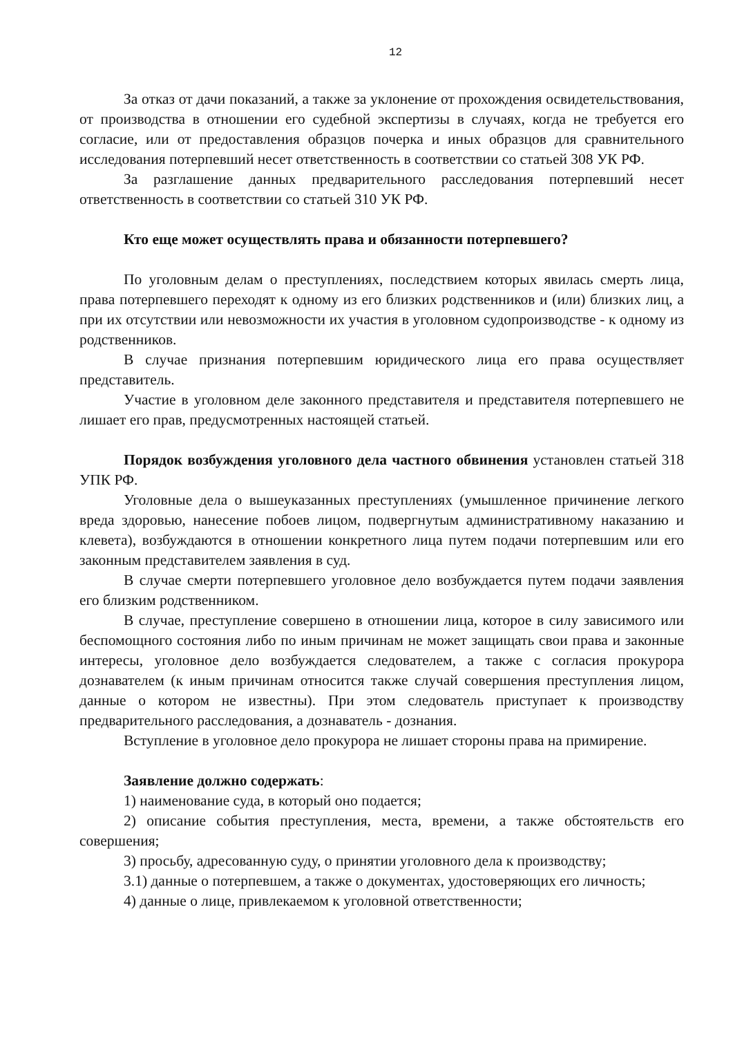12
За отказ от дачи показаний, а также за уклонение от прохождения освидетельствования, от производства в отношении его судебной экспертизы в случаях, когда не требуется его согласие, или от предоставления образцов почерка и иных образцов для сравнительного исследования потерпевший несет ответственность в соответствии со статьей 308 УК РФ.
За разглашение данных предварительного расследования потерпевший несет ответственность в соответствии со статьей 310 УК РФ.
Кто еще может осуществлять права и обязанности потерпевшего?
По уголовным делам о преступлениях, последствием которых явилась смерть лица, права потерпевшего переходят к одному из его близких родственников и (или) близких лиц, а при их отсутствии или невозможности их участия в уголовном судопроизводстве - к одному из родственников.
В случае признания потерпевшим юридического лица его права осуществляет представитель.
Участие в уголовном деле законного представителя и представителя потерпевшего не лишает его прав, предусмотренных настоящей статьей.
Порядок возбуждения уголовного дела частного обвинения установлен статьей 318 УПК РФ.
Уголовные дела о вышеуказанных преступлениях (умышленное причинение легкого вреда здоровью, нанесение побоев лицом, подвергнутым административному наказанию и клевета), возбуждаются в отношении конкретного лица путем подачи потерпевшим или его законным представителем заявления в суд.
В случае смерти потерпевшего уголовное дело возбуждается путем подачи заявления его близким родственником.
В случае, преступление совершено в отношении лица, которое в силу зависимого или беспомощного состояния либо по иным причинам не может защищать свои права и законные интересы, уголовное дело возбуждается следователем, а также с согласия прокурора дознавателем (к иным причинам относится также случай совершения преступления лицом, данные о котором не известны). При этом следователь приступает к производству предварительного расследования, а дознаватель - дознания.
Вступление в уголовное дело прокурора не лишает стороны права на примирение.
Заявление должно содержать:
1) наименование суда, в который оно подается;
2) описание события преступления, места, времени, а также обстоятельств его совершения;
3) просьбу, адресованную суду, о принятии уголовного дела к производству;
3.1) данные о потерпевшем, а также о документах, удостоверяющих его личность;
4) данные о лице, привлекаемом к уголовной ответственности;